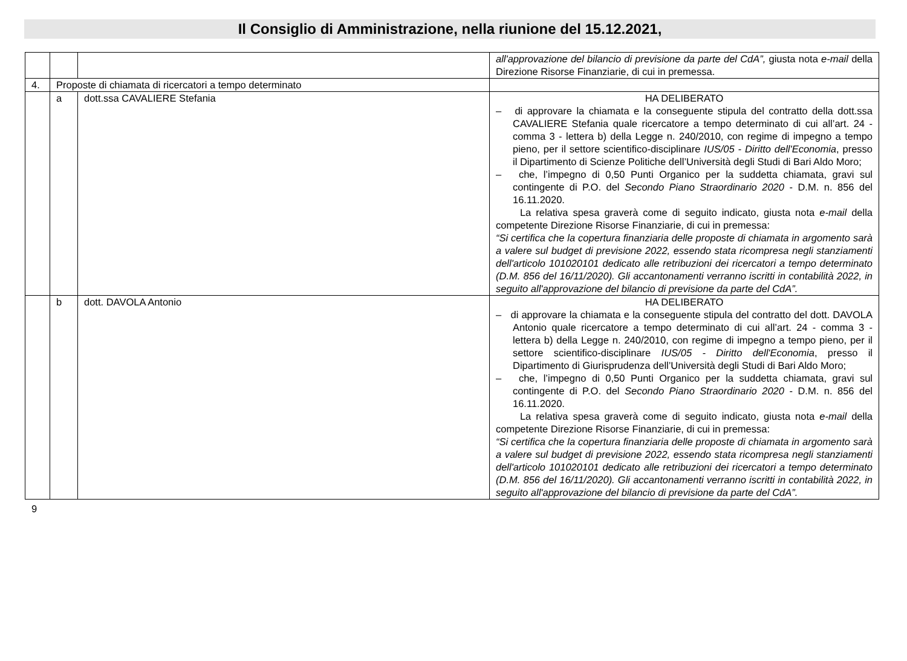Il Consiglio di Amministrazione, nella riunione del 15.12.2021,
| | | | all'approvazione del bilancio di previsione da parte del CdA”, giusta nota e-mail della Direzione Risorse Finanziarie, di cui in premessa. |
| 4. | Proposte di chiamata di ricercatori a tempo determinato | | |
| | a | dott.ssa CAVALIERE Stefania | HA DELIBERATO – di approvare la chiamata e la conseguente stipula del contratto della dott.ssa CAVALIERE Stefania quale ricercatore a tempo determinato di cui all’art. 24 - comma 3 - lettera b) della Legge n. 240/2010, con regime di impegno a tempo pieno, per il settore scientifico-disciplinare IUS/05 - Diritto dell'Economia , presso il Dipartimento di Scienze Politiche dell’Università degli Studi di Bari Aldo Moro; – che, l’impegno di 0,50 Punti Organico per la suddetta chiamata, gravi sul contingente di P.O. del Secondo Piano Straordinario 2020 - D.M. n. 856 del 16.11.2020. La relativa spesa graverà come di seguito indicato, giusta nota e-mail della competente Direzione Risorse Finanziarie, di cui in premessa: “Si certifica che la copertura finanziaria delle proposte di chiamata in argomento sarà a valere sul budget di previsione 2022, essendo stata ricompresa negli stanziamenti dell'articolo 101020101 dedicato alle retribuzioni dei ricercatori a tempo determinato (D.M. 856 del 16/11/2020). Gli accantonamenti verranno iscritti in contabilità 2022, in seguito all'approvazione del bilancio di previsione da parte del CdA”. |
| | b | dott. DAVOLA Antonio | HA DELIBERATO – di approvare la chiamata e la conseguente stipula del contratto del dott. DAVOLA Antonio quale ricercatore a tempo determinato di cui all’art. 24 - comma 3 - lettera b) della Legge n. 240/2010, con regime di impegno a tempo pieno, per il settore scientifico-disciplinare IUS/05 - Diritto dell'Economia , presso il Dipartimento di Giurisprudenza dell’Università degli Studi di Bari Aldo Moro; – che, l’impegno di 0,50 Punti Organico per la suddetta chiamata, gravi sul contingente di P.O. del Secondo Piano Straordinario 2020 - D.M. n. 856 del 16.11.2020. La relativa spesa graverà come di seguito indicato, giusta nota e-mail della competente Direzione Risorse Finanziarie, di cui in premessa: “Si certifica che la copertura finanziaria delle proposte di chiamata in argomento sarà a valere sul budget di previsione 2022, essendo stata ricompresa negli stanziamenti dell'articolo 101020101 dedicato alle retribuzioni dei ricercatori a tempo determinato (D.M. 856 del 16/11/2020). Gli accantonamenti verranno iscritti in contabilità 2022, in seguito all'approvazione del bilancio di previsione da parte del CdA”. |
9